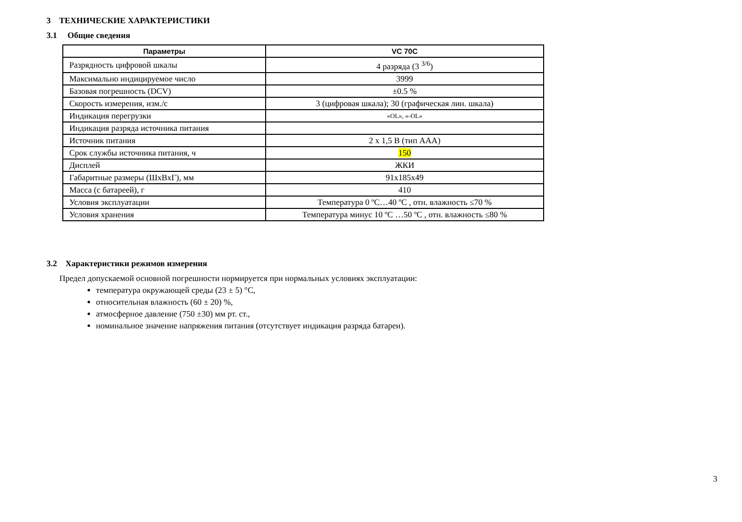3 ТЕХНИЧЕСКИЕ ХАРАКТЕРИСТИКИ
3.1 Общие сведения
| Параметры | VC 70C |
| --- | --- |
| Разрядность цифровой шкалы | 4 разряда (3 <sup>3/6</sup>) |
| Максимально индицируемое число | 3999 |
| Базовая погрешность (DCV) | ±0.5 % |
| Скорость измерения, изм./с | 3 (цифровая шкала); 30 (графическая лин. шкала) |
| Индикация перегрузки | «OL», «-OL» |
| Индикация разряда источника питания | |
| Источник питания | 2 х 1,5 В (тип ААА) |
| Срок службы источника питания, ч | 150 |
| Дисплей | ЖКИ |
| Габаритные размеры (ШхВхГ), мм | 91x185x49 |
| Масса (с батареей), г | 410 |
| Условия эксплуатации | Температура 0 ºC…40 ºC , отн. влажность ≤70 % |
| Условия хранения | Температура минус 10 ºC …50 ºC , отн. влажность ≤80 % |
3.2 Характеристики режимов измерения
Предел допускаемой основной погрешности нормируется при нормальных условиях эксплуатации:
температура окружающей среды (23 ± 5) °С,
относительная влажность (60 ± 20) %,
атмосферное давление (750 ±30) мм рт. ст.,
номинальное значение напряжения питания (отсутствует индикация разряда батареи).
3